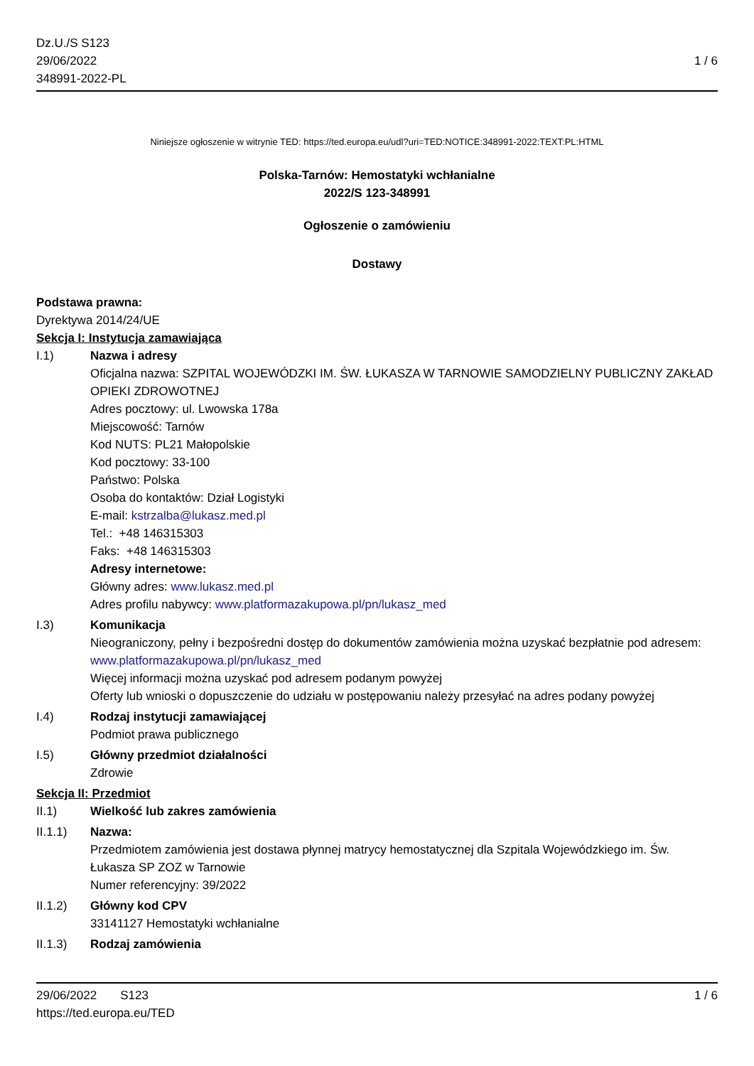Dz.U./S S123
29/06/2022
348991-2022-PL
1 / 6
Niniejsze ogłoszenie w witrynie TED: https://ted.europa.eu/udl?uri=TED:NOTICE:348991-2022:TEXT:PL:HTML
Polska-Tarnów: Hemostatyki wchłanialne
2022/S 123-348991
Ogłoszenie o zamówieniu
Dostawy
Podstawa prawna:
Dyrektywa 2014/24/UE
Sekcja I: Instytucja zamawiająca
I.1) Nazwa i adresy
Oficjalna nazwa: SZPITAL WOJEWÓDZKI IM. ŚW. ŁUKASZA W TARNOWIE SAMODZIELNY PUBLICZNY ZAKŁAD OPIEKI ZDROWOTNEJ
Adres pocztowy: ul. Lwowska 178a
Miejscowość: Tarnów
Kod NUTS: PL21 Małopolskie
Kod pocztowy: 33-100
Państwo: Polska
Osoba do kontaktów: Dział Logistyki
E-mail: kstrzalba@lukasz.med.pl
Tel.: +48 146315303
Faks: +48 146315303
Adresy internetowe:
Główny adres: www.lukasz.med.pl
Adres profilu nabywcy: www.platformazakupowa.pl/pn/lukasz_med
I.3) Komunikacja
Nieograniczony, pełny i bezpośredni dostęp do dokumentów zamówienia można uzyskać bezpłatnie pod adresem: www.platformazakupowa.pl/pn/lukasz_med
Więcej informacji można uzyskać pod adresem podanym powyżej
Oferty lub wnioski o dopuszczenie do udziału w postępowaniu należy przesyłać na adres podany powyżej
I.4) Rodzaj instytucji zamawiającej
Podmiot prawa publicznego
I.5) Główny przedmiot działalności
Zdrowie
Sekcja II: Przedmiot
II.1) Wielkość lub zakres zamówienia
II.1.1) Nazwa:
Przedmiotem zamówienia jest dostawa płynnej matrycy hemostatycznej dla Szpitala Wojewódzkiego im. Św. Łukasza SP ZOZ w Tarnowie
Numer referencyjny: 39/2022
II.1.2) Główny kod CPV
33141127 Hemostatyki wchłanialne
II.1.3) Rodzaj zamówienia
29/06/2022 S123
https://ted.europa.eu/TED
1 / 6